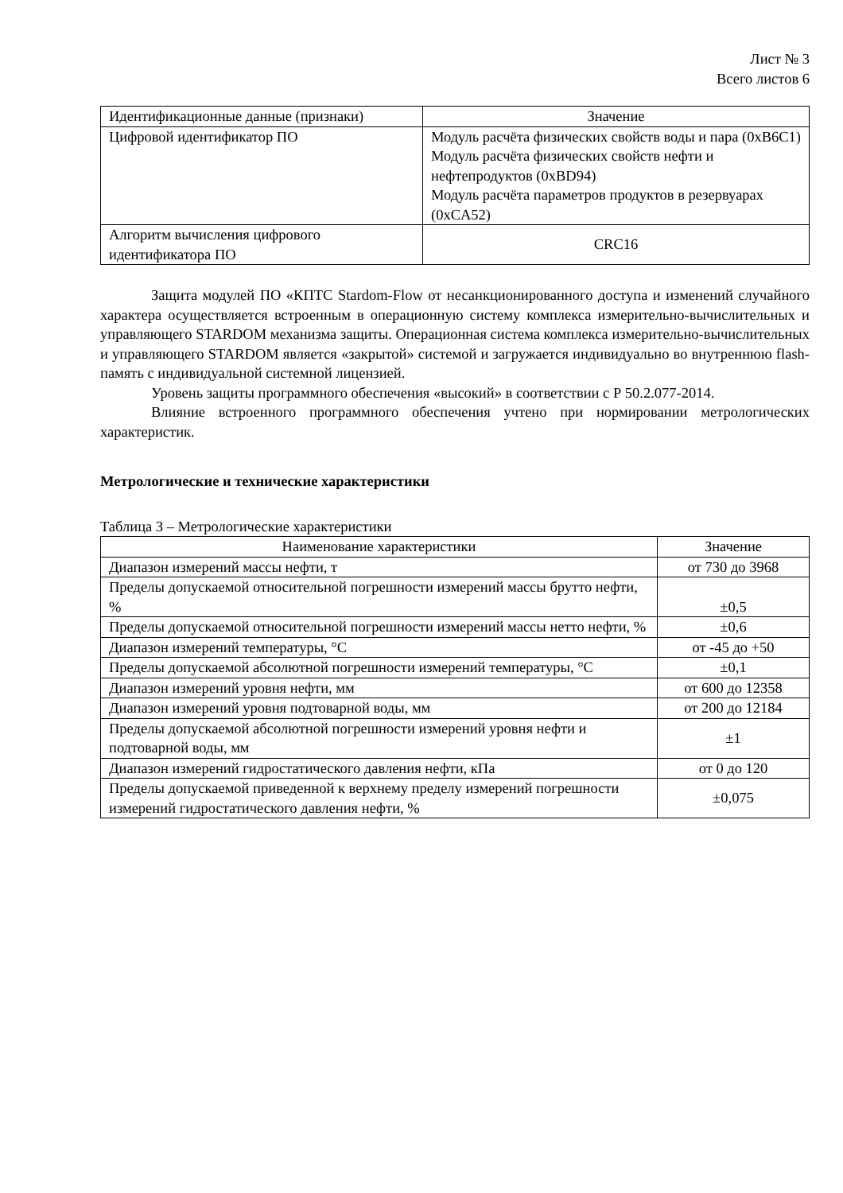Лист № 3
Всего листов 6
| Идентификационные данные (признаки) | Значение |
| Цифровой идентификатор ПО | Модуль расчёта физических свойств воды и пара (0xB6C1) Модуль расчёта физических свойств нефти и нефтепродуктов (0xBD94) Модуль расчёта параметров продуктов в резервуарах (0xCA52) |
| Алгоритм вычисления цифрового идентификатора ПО | CRC16 |
Защита модулей ПО «КПТС Stardom-Flow от несанкционированного доступа и изменений случайного характера осуществляется встроенным в операционную систему комплекса измерительно-вычислительных и управляющего STARDOM механизма защиты. Операционная система комплекса измерительно-вычислительных и управляющего STARDOM является «закрытой» системой и загружается индивидуально во внутреннюю flash-память с индивидуальной системной лицензией.
Уровень защиты программного обеспечения «высокий» в соответствии с Р 50.2.077-2014.
Влияние встроенного программного обеспечения учтено при нормировании метрологических характеристик.
Метрологические и технические характеристики
Таблица 3 – Метрологические характеристики
| Наименование характеристики | Значение |
| Диапазон измерений массы нефти, т | от 730 до 3968 |
| Пределы допускаемой относительной погрешности измерений массы брутто нефти, % | ±0,5 |
| Пределы допускаемой относительной погрешности измерений массы нетто нефти, % | ±0,6 |
| Диапазон измерений температуры, °С | от -45 до +50 |
| Пределы допускаемой абсолютной погрешности измерений температуры, °С | ±0,1 |
| Диапазон измерений уровня нефти, мм | от 600 до 12358 |
| Диапазон измерений уровня подтоварной воды, мм | от 200 до 12184 |
| Пределы допускаемой абсолютной погрешности измерений уровня нефти и подтоварной воды, мм | ±1 |
| Диапазон измерений гидростатического давления нефти, кПа | от 0 до 120 |
| Пределы допускаемой приведенной к верхнему пределу измерений погрешности измерений гидростатического давления нефти, % | ±0,075 |